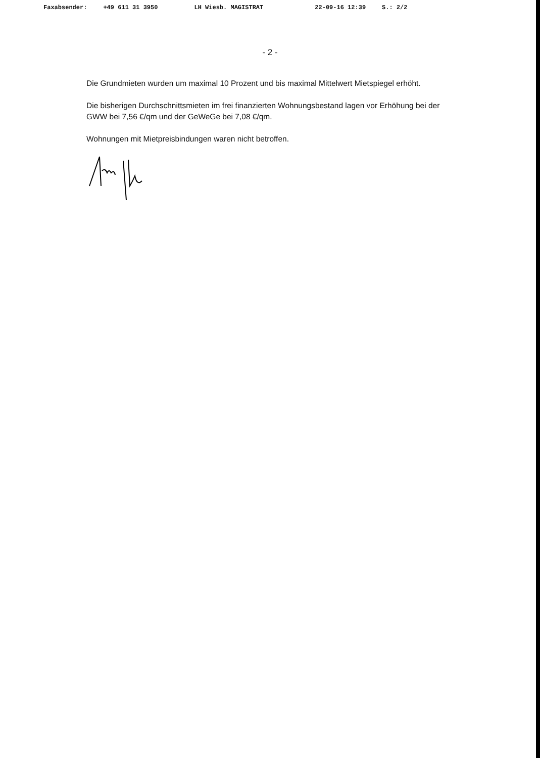Faxabsender: +49 611 31 3950 LH Wiesb. MAGISTRAT 22-09-16 12:39 S.: 2/2
- 2 -
Die Grundmieten wurden um maximal 10 Prozent und bis maximal Mittelwert Mietspiegel erhöht.
Die bisherigen Durchschnittsmieten im frei finanzierten Wohnungsbestand lagen vor Erhöhung bei der GWW bei 7,56 €/qm und der GeWeGe bei 7,08 €/qm.
Wohnungen mit Mietpreisbindungen waren nicht betroffen.